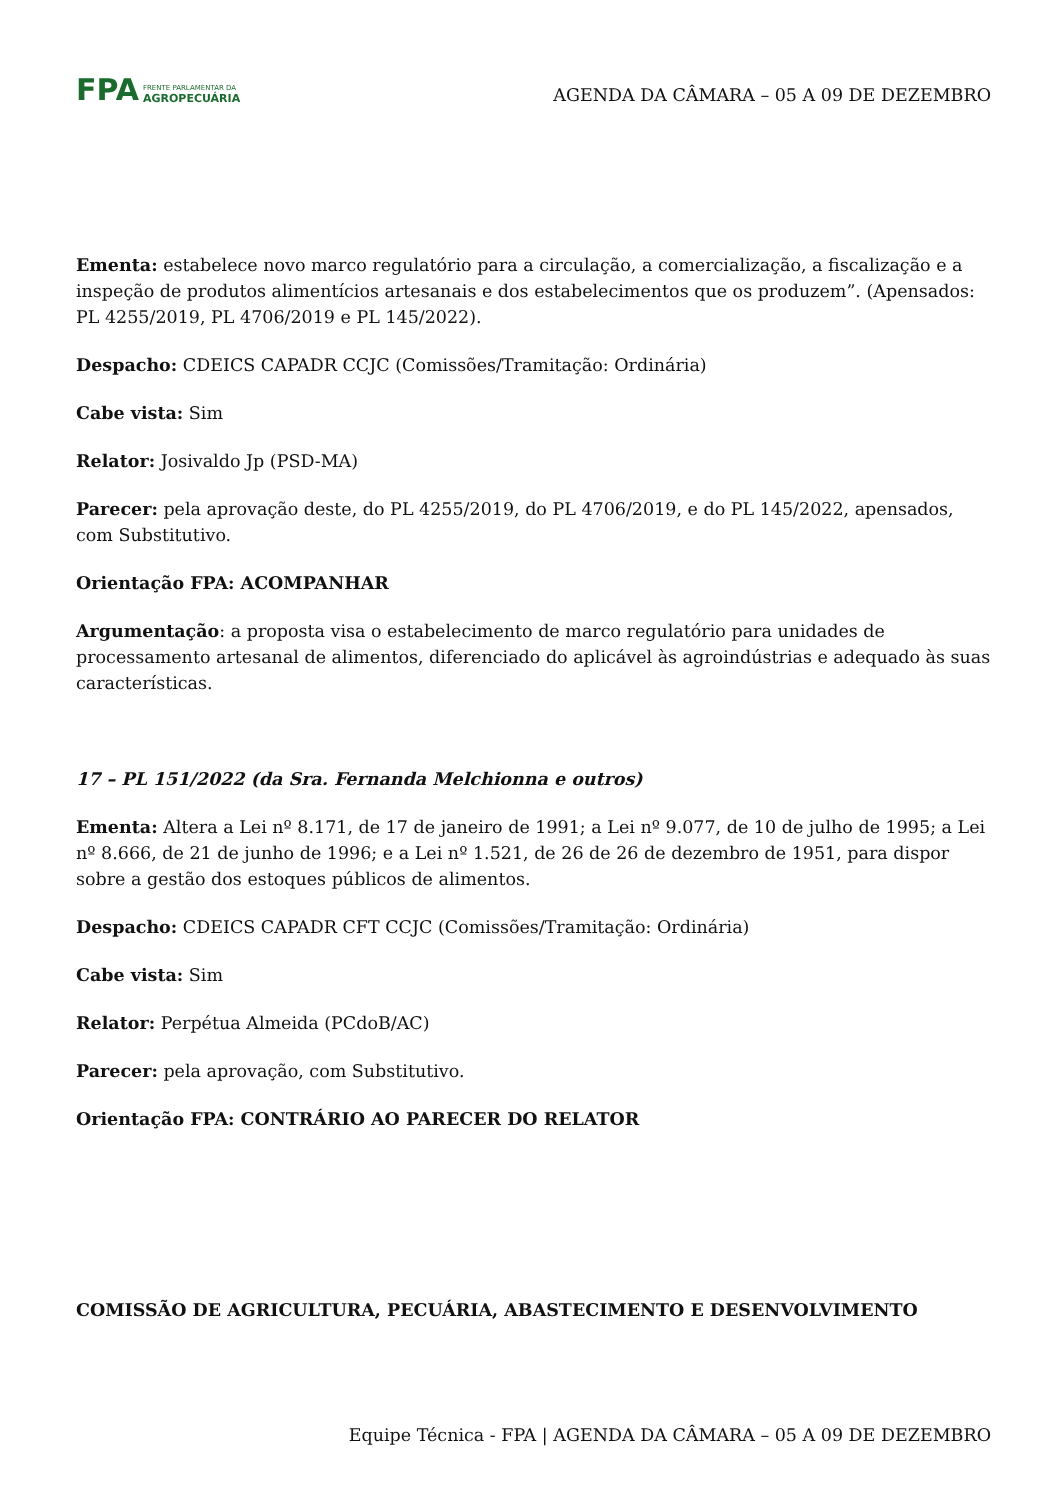FPA FRENTE PARLAMENTAR DA
AGROPECUÁRIA
AGENDA DA CÂMARA – 05 A 09 DE DEZEMBRO
Ementa: estabelece novo marco regulatório para a circulação, a comercialização, a fiscalização e a inspeção de produtos alimentícios artesanais e dos estabelecimentos que os produzem”. (Apensados: PL 4255/2019, PL 4706/2019 e PL 145/2022).
Despacho: CDEICS CAPADR CCJC (Comissões/Tramitação: Ordinária)
Cabe vista: Sim
Relator: Josivaldo Jp (PSD-MA)
Parecer: pela aprovação deste, do PL 4255/2019, do PL 4706/2019, e do PL 145/2022, apensados, com Substitutivo.
Orientação FPA: ACOMPANHAR
Argumentação: a proposta visa o estabelecimento de marco regulatório para unidades de processamento artesanal de alimentos, diferenciado do aplicável às agroindústrias e adequado às suas características.
17 – PL 151/2022 (da Sra. Fernanda Melchionna e outros)
Ementa: Altera a Lei nº 8.171, de 17 de janeiro de 1991; a Lei nº 9.077, de 10 de julho de 1995; a Lei nº 8.666, de 21 de junho de 1996; e a Lei nº 1.521, de 26 de 26 de dezembro de 1951, para dispor sobre a gestão dos estoques públicos de alimentos.
Despacho: CDEICS CAPADR CFT CCJC (Comissões/Tramitação: Ordinária)
Cabe vista: Sim
Relator: Perpétua Almeida (PCdoB/AC)
Parecer: pela aprovação, com Substitutivo.
Orientação FPA: CONTRÁRIO AO PARECER DO RELATOR
COMISSÃO DE AGRICULTURA, PECUÁRIA, ABASTECIMENTO E DESENVOLVIMENTO
Equipe Técnica - FPA | AGENDA DA CÂMARA – 05 A 09 DE DEZEMBRO